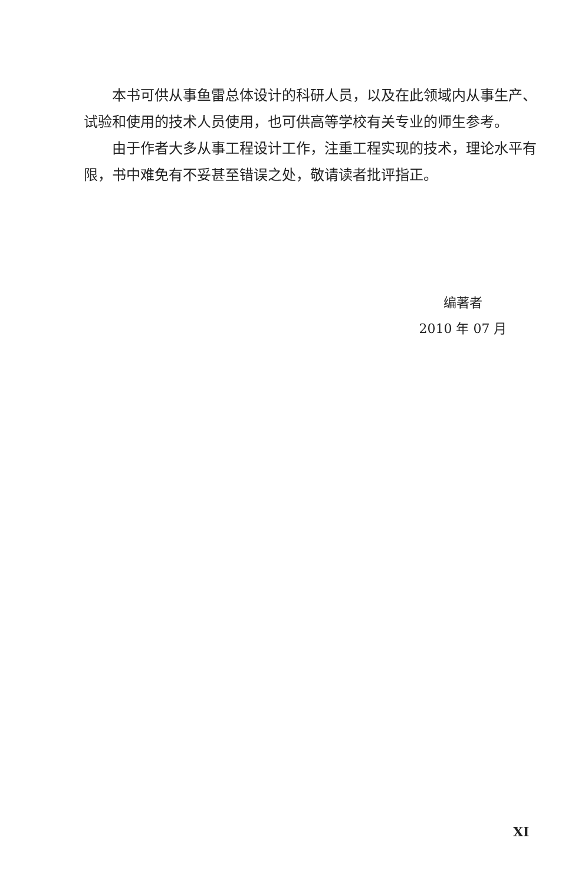本书可供从事鱼雷总体设计的科研人员，以及在此领域内从事生产、试验和使用的技术人员使用，也可供高等学校有关专业的师生参考。
由于作者大多从事工程设计工作，注重工程实现的技术，理论水平有限，书中难免有不妥甚至错误之处，敬请读者批评指正。
编著者
2010 年 07 月
XI